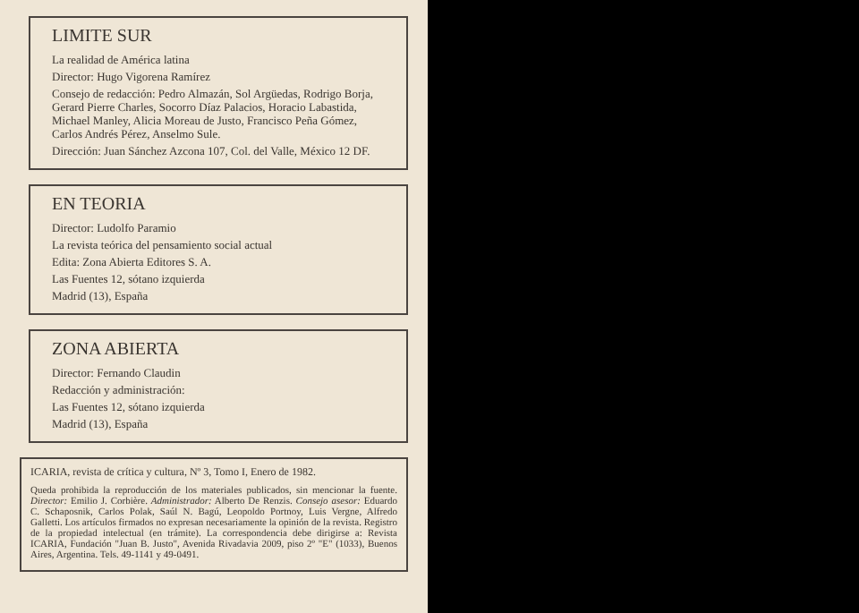LIMITE SUR
La realidad de América latina
Director: Hugo Vigorena Ramírez
Consejo de redacción: Pedro Almazán, Sol Argüedas, Rodrigo Borja, Gerard Pierre Charles, Socorro Díaz Palacios, Horacio Labastida, Michael Manley, Alicia Moreau de Justo, Francisco Peña Gómez, Carlos Andrés Pérez, Anselmo Sule.
Dirección: Juan Sánchez Azcona 107, Col. del Valle, México 12 DF.
EN TEORIA
Director: Ludolfo Paramio
La revista teórica del pensamiento social actual
Edita: Zona Abierta Editores S. A.
Las Fuentes 12, sótano izquierda
Madrid (13), España
ZONA ABIERTA
Director: Fernando Claudin
Redacción y administración:
Las Fuentes 12, sótano izquierda
Madrid (13), España
ICARIA, revista de crítica y cultura, Nº 3, Tomo I, Enero de 1982.
Queda prohibida la reproducción de los materiales publicados, sin mencionar la fuente. Director: Emilio J. Corbière. Administrador: Alberto De Renzis. Consejo asesor: Eduardo C. Schaposnik, Carlos Polak, Saúl N. Bagú, Leopoldo Portnoy, Luis Vergne, Alfredo Galletti. Los artículos firmados no expresan necesariamente la opinión de la revista. Registro de la propiedad intelectual (en trámite). La correspondencia debe dirigirse a: Revista ICARIA, Fundación "Juan B. Justo", Avenida Rivadavia 2009, piso 2º "E" (1033), Buenos Aires, Argentina. Tels. 49-1141 y 49-0491.